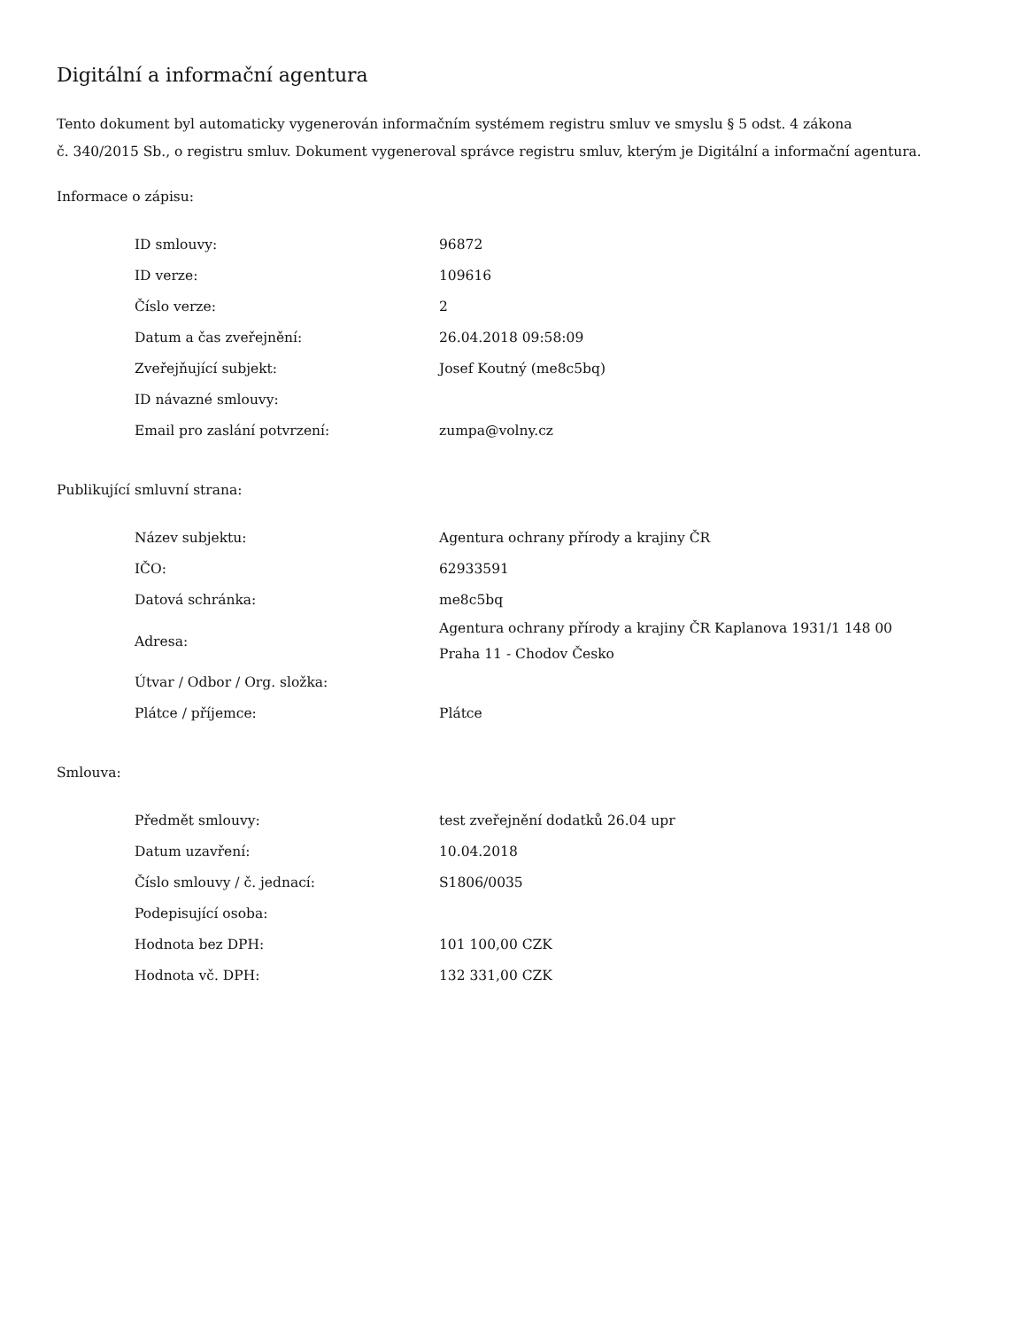Digitální a informační agentura
Tento dokument byl automaticky vygenerován informačním systémem registru smluv ve smyslu § 5 odst. 4 zákona
č. 340/2015 Sb., o registru smluv. Dokument vygeneroval správce registru smluv, kterým je Digitální a informační agentura.
Informace o zápisu:
| ID smlouvy: | 96872 |
| ID verze: | 109616 |
| Číslo verze: | 2 |
| Datum a čas zveřejnění: | 26.04.2018 09:58:09 |
| Zveřejňující subjekt: | Josef Koutný (me8c5bq) |
| ID návazné smlouvy: | |
| Email pro zaslání potvrzení: | zumpa@volny.cz |
Publikující smluvní strana:
| Název subjektu: | Agentura ochrany přírody a krajiny ČR |
| IČO: | 62933591 |
| Datová schránka: | me8c5bq |
| Adresa: | Agentura ochrany přírody a krajiny ČR Kaplanova 1931/1 148 00 Praha 11 - Chodov Česko |
| Útvar / Odbor / Org. složka: | |
| Plátce / příjemce: | Plátce |
Smlouva:
| Předmět smlouvy: | test zveřejnění dodatků 26.04 upr |
| Datum uzavření: | 10.04.2018 |
| Číslo smlouvy / č. jednací: | S1806/0035 |
| Podepisující osoba: | |
| Hodnota bez DPH: | 101 100,00 CZK |
| Hodnota vč. DPH: | 132 331,00 CZK |